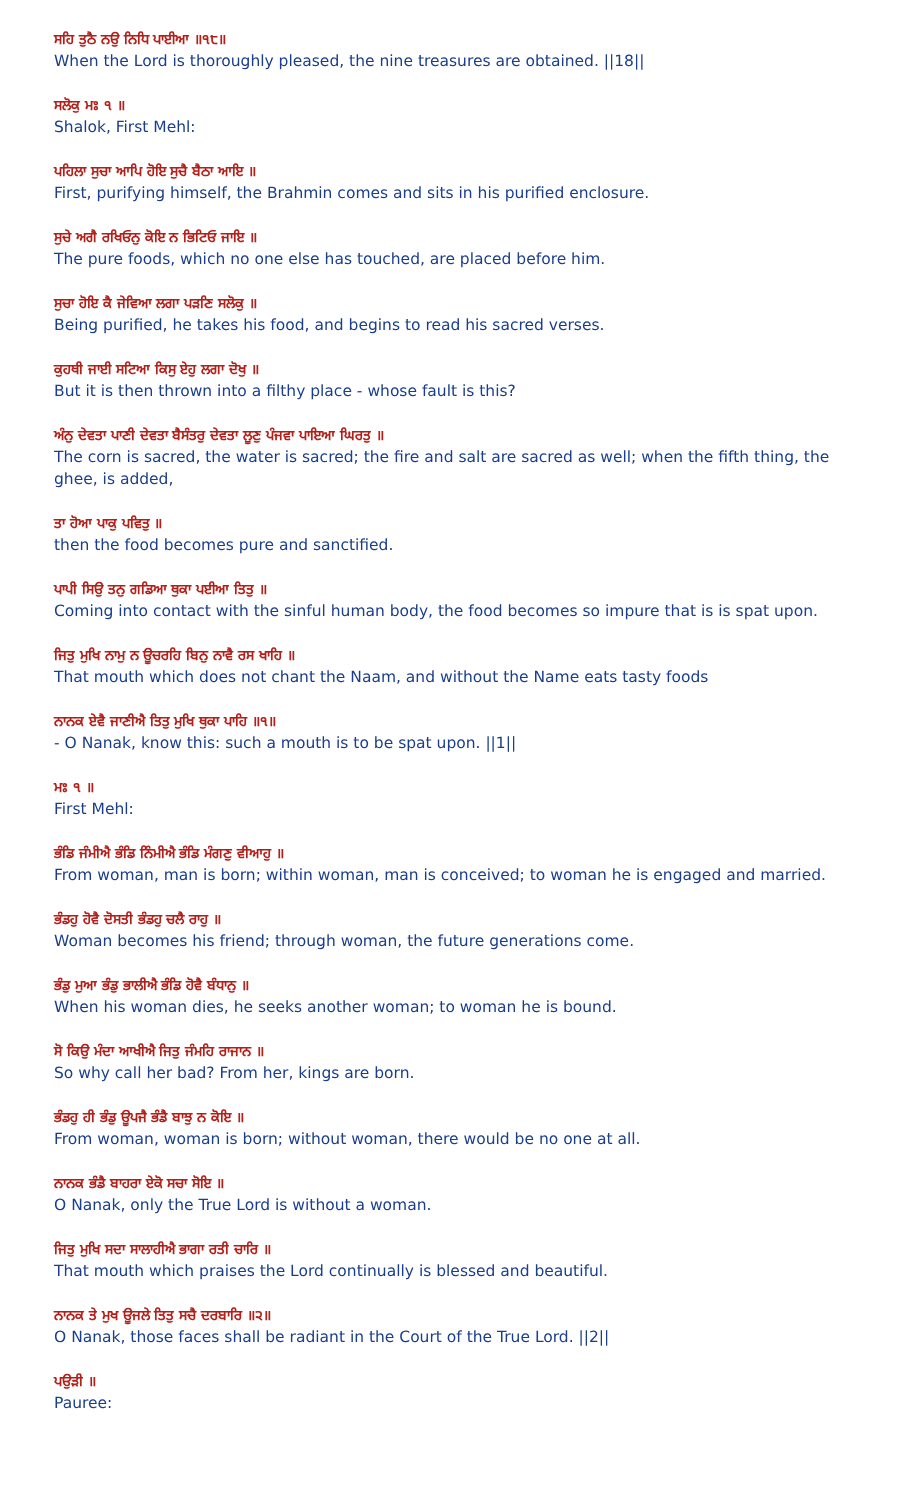ਸਹਿ ਤੁਠੈ ਨਉ ਨਿਧਿ ਪਾਈਆ ॥੧੮॥
When the Lord is thoroughly pleased, the nine treasures are obtained. ||18||
ਸਲੋਕੁ ਮਃ ੧ ॥
Shalok, First Mehl:
ਪਹਿਲਾ ਸੁਚਾ ਆਪਿ ਹੋਇ ਸੁਚੈ ਬੈਠਾ ਆਇ ॥
First, purifying himself, the Brahmin comes and sits in his purified enclosure.
ਸੁਚੇ ਅਗੈ ਰਖਿਓਨੁ ਕੋਇ ਨ ਭਿਟਿਓ ਜਾਇ ॥
The pure foods, which no one else has touched, are placed before him.
ਸੁਚਾ ਹੋਇ ਕੈ ਜੇਵਿਆ ਲਗਾ ਪੜਣਿ ਸਲੋਕੁ ॥
Being purified, he takes his food, and begins to read his sacred verses.
ਕੁਹਥੀ ਜਾਈ ਸਟਿਆ ਕਿਸੁ ਏਹੁ ਲਗਾ ਦੋਖੁ ॥
But it is then thrown into a filthy place - whose fault is this?
ਅੰਨੁ ਦੇਵਤਾ ਪਾਣੀ ਦੇਵਤਾ ਬੈਸੰਤਰੁ ਦੇਵਤਾ ਲੂਣੁ ਪੰਜਵਾ ਪਾਇਆ ਘਿਰਤੁ ॥
The corn is sacred, the water is sacred; the fire and salt are sacred as well; when the fifth thing, the ghee, is added,
ਤਾ ਹੋਆ ਪਾਕੁ ਪਵਿਤੁ ॥
then the food becomes pure and sanctified.
ਪਾਪੀ ਸਿਉ ਤਨੁ ਗਡਿਆ ਥੁਕਾ ਪਈਆ ਤਿਤੁ ॥
Coming into contact with the sinful human body, the food becomes so impure that is is spat upon.
ਜਿਤੁ ਮੁਖਿ ਨਾਮੁ ਨ ਊਚਰਹਿ ਬਿਨੁ ਨਾਵੈ ਰਸ ਖਾਹਿ ॥
That mouth which does not chant the Naam, and without the Name eats tasty foods
ਨਾਨਕ ਏਵੈ ਜਾਣੀਐ ਤਿਤੁ ਮੁਖਿ ਥੁਕਾ ਪਾਹਿ ॥੧॥
- O Nanak, know this: such a mouth is to be spat upon. ||1||
ਮਃ ੧ ॥
First Mehl:
ਭੰਡਿ ਜੰਮੀਐ ਭੰਡਿ ਨਿੰਮੀਐ ਭੰਡਿ ਮੰਗਣੁ ਵੀਆਹੁ ॥
From woman, man is born; within woman, man is conceived; to woman he is engaged and married.
ਭੰਡਹੁ ਹੋਵੈ ਦੋਸਤੀ ਭੰਡਹੁ ਚਲੈ ਰਾਹੁ ॥
Woman becomes his friend; through woman, the future generations come.
ਭੰਡੁ ਮੁਆ ਭੰਡੁ ਭਾਲੀਐ ਭੰਡਿ ਹੋਵੈ ਬੰਧਾਨੁ ॥
When his woman dies, he seeks another woman; to woman he is bound.
ਸੋ ਕਿਉ ਮੰਦਾ ਆਖੀਐ ਜਿਤੁ ਜੰਮਹਿ ਰਾਜਾਨ ॥
So why call her bad? From her, kings are born.
ਭੰਡਹੁ ਹੀ ਭੰਡੁ ਊਪਜੈ ਭੰਡੈ ਬਾਝੁ ਨ ਕੋਇ ॥
From woman, woman is born; without woman, there would be no one at all.
ਨਾਨਕ ਭੰਡੈ ਬਾਹਰਾ ਏਕੋ ਸਚਾ ਸੋਇ ॥
O Nanak, only the True Lord is without a woman.
ਜਿਤੁ ਮੁਖਿ ਸਦਾ ਸਾਲਾਹੀਐ ਭਾਗਾ ਰਤੀ ਚਾਰਿ ॥
That mouth which praises the Lord continually is blessed and beautiful.
ਨਾਨਕ ਤੇ ਮੁਖ ਊਜਲੇ ਤਿਤੁ ਸਚੈ ਦਰਬਾਰਿ ॥੨॥
O Nanak, those faces shall be radiant in the Court of the True Lord. ||2||
ਪਉੜੀ ॥
Pauree: